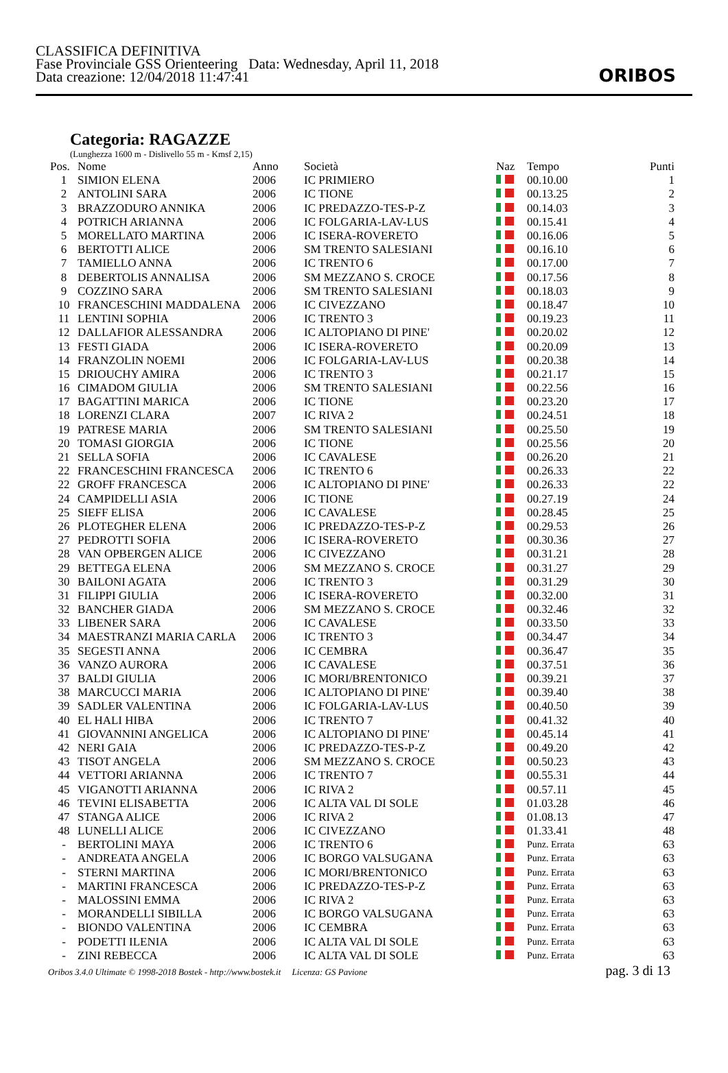CLASSIFICA DEFINITIVA
Fase Provinciale GSS Orienteering Data: Wednesday, April 11, 2018
Data creazione: 12/04/2018 11:47:41
ORIBOS
Categoria: RAGAZZE
(Lunghezza 1600 m - Dislivello 55 m - Kmsf 2,15)
| Pos. | Nome | Anno | Società | Naz | Tempo | Punti |
| --- | --- | --- | --- | --- | --- | --- |
| 1 | SIMION ELENA | 2006 | IC PRIMIERO | | 00.10.00 | 1 |
| 2 | ANTOLINI SARA | 2006 | IC TIONE | | 00.13.25 | 2 |
| 3 | BRAZZODURO ANNIKA | 2006 | IC PREDAZZO-TES-P-Z | | 00.14.03 | 3 |
| 4 | POTRICH ARIANNA | 2006 | IC FOLGARIA-LAV-LUS | | 00.15.41 | 4 |
| 5 | MORELLATO MARTINA | 2006 | IC ISERA-ROVERETO | | 00.16.06 | 5 |
| 6 | BERTOTTI ALICE | 2006 | SM TRENTO SALESIANI | | 00.16.10 | 6 |
| 7 | TAMIELLO ANNA | 2006 | IC TRENTO 6 | | 00.17.00 | 7 |
| 8 | DEBERTOLIS ANNALISA | 2006 | SM MEZZANO S. CROCE | | 00.17.56 | 8 |
| 9 | COZZINO SARA | 2006 | SM TRENTO SALESIANI | | 00.18.03 | 9 |
| 10 | FRANCESCHINI MADDALENA | 2006 | IC CIVEZZANO | | 00.18.47 | 10 |
| 11 | LENTINI SOPHIA | 2006 | IC TRENTO 3 | | 00.19.23 | 11 |
| 12 | DALLAFIOR ALESSANDRA | 2006 | IC ALTOPIANO DI PINE' | | 00.20.02 | 12 |
| 13 | FESTI GIADA | 2006 | IC ISERA-ROVERETO | | 00.20.09 | 13 |
| 14 | FRANZOLIN NOEMI | 2006 | IC FOLGARIA-LAV-LUS | | 00.20.38 | 14 |
| 15 | DRIOUCHY AMIRA | 2006 | IC TRENTO 3 | | 00.21.17 | 15 |
| 16 | CIMADOM GIULIA | 2006 | SM TRENTO SALESIANI | | 00.22.56 | 16 |
| 17 | BAGATTINI MARICA | 2006 | IC TIONE | | 00.23.20 | 17 |
| 18 | LORENZI CLARA | 2007 | IC RIVA 2 | | 00.24.51 | 18 |
| 19 | PATRESE MARIA | 2006 | SM TRENTO SALESIANI | | 00.25.50 | 19 |
| 20 | TOMASI GIORGIA | 2006 | IC TIONE | | 00.25.56 | 20 |
| 21 | SELLA SOFIA | 2006 | IC CAVALESE | | 00.26.20 | 21 |
| 22 | FRANCESCHINI FRANCESCA | 2006 | IC TRENTO 6 | | 00.26.33 | 22 |
| 22 | GROFF FRANCESCA | 2006 | IC ALTOPIANO DI PINE' | | 00.26.33 | 22 |
| 24 | CAMPIDELLI ASIA | 2006 | IC TIONE | | 00.27.19 | 24 |
| 25 | SIEFF ELISA | 2006 | IC CAVALESE | | 00.28.45 | 25 |
| 26 | PLOTEGHER ELENA | 2006 | IC PREDAZZO-TES-P-Z | | 00.29.53 | 26 |
| 27 | PEDROTTI SOFIA | 2006 | IC ISERA-ROVERETO | | 00.30.36 | 27 |
| 28 | VAN OPBERGEN ALICE | 2006 | IC CIVEZZANO | | 00.31.21 | 28 |
| 29 | BETTEGA ELENA | 2006 | SM MEZZANO S. CROCE | | 00.31.27 | 29 |
| 30 | BAILONI AGATA | 2006 | IC TRENTO 3 | | 00.31.29 | 30 |
| 31 | FILIPPI GIULIA | 2006 | IC ISERA-ROVERETO | | 00.32.00 | 31 |
| 32 | BANCHER GIADA | 2006 | SM MEZZANO S. CROCE | | 00.32.46 | 32 |
| 33 | LIBENER SARA | 2006 | IC CAVALESE | | 00.33.50 | 33 |
| 34 | MAESTRANZI MARIA CARLA | 2006 | IC TRENTO 3 | | 00.34.47 | 34 |
| 35 | SEGESTI ANNA | 2006 | IC CEMBRA | | 00.36.47 | 35 |
| 36 | VANZO AURORA | 2006 | IC CAVALESE | | 00.37.51 | 36 |
| 37 | BALDI GIULIA | 2006 | IC MORI/BRENTONICO | | 00.39.21 | 37 |
| 38 | MARCUCCI MARIA | 2006 | IC ALTOPIANO DI PINE' | | 00.39.40 | 38 |
| 39 | SADLER VALENTINA | 2006 | IC FOLGARIA-LAV-LUS | | 00.40.50 | 39 |
| 40 | EL HALI HIBA | 2006 | IC TRENTO 7 | | 00.41.32 | 40 |
| 41 | GIOVANNINI ANGELICA | 2006 | IC ALTOPIANO DI PINE' | | 00.45.14 | 41 |
| 42 | NERI GAIA | 2006 | IC PREDAZZO-TES-P-Z | | 00.49.20 | 42 |
| 43 | TISOT ANGELA | 2006 | SM MEZZANO S. CROCE | | 00.50.23 | 43 |
| 44 | VETTORI ARIANNA | 2006 | IC TRENTO 7 | | 00.55.31 | 44 |
| 45 | VIGANOTTI ARIANNA | 2006 | IC RIVA 2 | | 00.57.11 | 45 |
| 46 | TEVINI ELISABETTA | 2006 | IC ALTA VAL DI SOLE | | 01.03.28 | 46 |
| 47 | STANGA ALICE | 2006 | IC RIVA 2 | | 01.08.13 | 47 |
| 48 | LUNELLI ALICE | 2006 | IC CIVEZZANO | | 01.33.41 | 48 |
| - | BERTOLINI MAYA | 2006 | IC TRENTO 6 | | Punz. Errata | 63 |
| - | ANDREATA ANGELA | 2006 | IC BORGO VALSUGANA | | Punz. Errata | 63 |
| - | STERNI MARTINA | 2006 | IC MORI/BRENTONICO | | Punz. Errata | 63 |
| - | MARTINI FRANCESCA | 2006 | IC PREDAZZO-TES-P-Z | | Punz. Errata | 63 |
| - | MALOSSINI EMMA | 2006 | IC RIVA 2 | | Punz. Errata | 63 |
| - | MORANDELLI SIBILLA | 2006 | IC BORGO VALSUGANA | | Punz. Errata | 63 |
| - | BIONDO VALENTINA | 2006 | IC CEMBRA | | Punz. Errata | 63 |
| - | PODETTI ILENIA | 2006 | IC ALTA VAL DI SOLE | | Punz. Errata | 63 |
| - | ZINI REBECCA | 2006 | IC ALTA VAL DI SOLE | | Punz. Errata | 63 |
Oribos 3.4.0 Ultimate © 1998-2018 Bostek - http://www.bostek.it Licenza: GS Pavione pag. 3 di 13